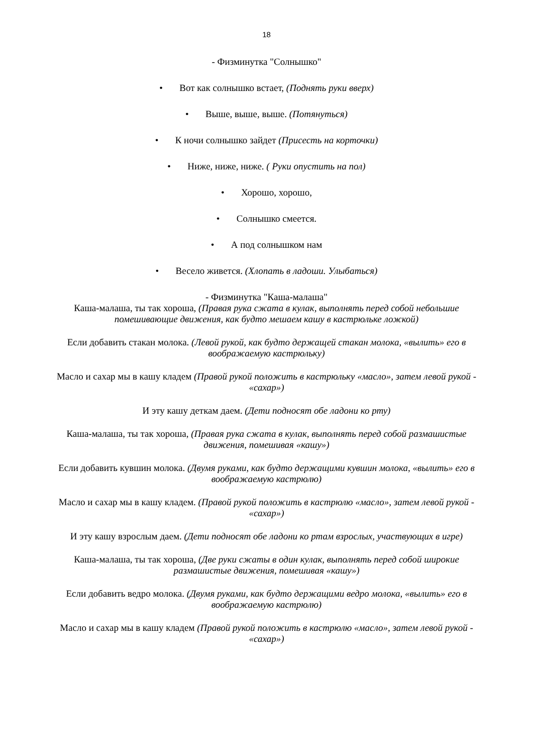18
- Физминутка "Солнышко"
• Вот как солнышко встает, (Поднять руки вверх)
• Выше, выше, выше. (Потянуться)
• К ночи солнышко зайдет (Присесть на корточки)
• Ниже, ниже, ниже. ( Руки опустить на пол)
• Хорошо, хорошо,
• Солнышко смеется.
• А под солнышком нам
• Весело живется. (Хлопать в ладоши. Улыбаться)
- Физминутка "Каша-малаша"
Каша-малаша, ты так хороша, (Правая рука сжата в кулак, выполнять перед собой небольшие помешивающие движения, как будто мешаем кашу в кастрюльке ложкой)
Если добавить стакан молока. (Левой рукой, как будто держащей стакан молока, «вылить» его в воображаемую кастрюльку)
Масло и сахар мы в кашу кладем (Правой рукой положить в кастрюльку «масло», затем левой рукой - «сахар»)
И эту кашу деткам даем. (Дети подносят обе ладони ко рту)
Каша-малаша, ты так хороша, (Правая рука сжата в кулак, выполнять перед собой размашистые движения, помешивая «кашу»)
Если добавить кувшин молока. (Двумя руками, как будто держащими кувшин молока, «вылить» его в воображаемую кастрюлю)
Масло и сахар мы в кашу кладем. (Правой рукой положить в кастрюлю «масло», затем левой рукой - «сахар»)
И эту кашу взрослым даем. (Дети подносят обе ладони ко ртам взрослых, участвующих в игре)
Каша-малаша, ты так хороша, (Две руки сжаты в один кулак, выполнять перед собой широкие размашистые движения, помешивая «кашу»)
Если добавить ведро молока. (Двумя руками, как будто держащими ведро молока, «вылить» его в воображаемую кастрюлю)
Масло и сахар мы в кашу кладем (Правой рукой положить в кастрюлю «масло», затем левой рукой - «сахар»)